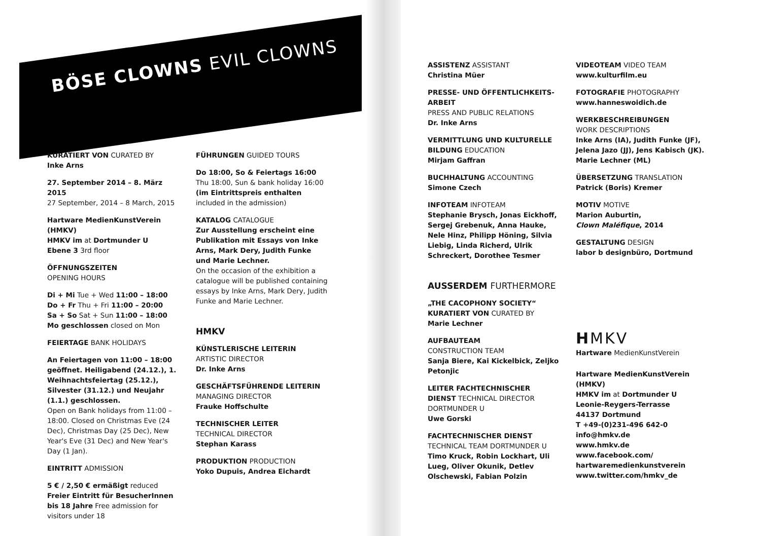BÖSE CLOWNS EVIL CLOWNS
KURATIERT VON CURATED BY
Inke Arns
27. September 2014 – 8. März 2015
27 September, 2014 – 8 March, 2015
Hartware MedienKunstVerein (HMKV)
HMKV im at Dortmunder U
Ebene 3 3rd floor
ÖFFNUNGSZEITEN
OPENING HOURS
Di + Mi Tue + Wed 11:00 – 18:00
Do + Fr Thu + Fri 11:00 – 20:00
Sa + So Sat + Sun 11:00 – 18:00
Mo geschlossen closed on Mon
FEIERTAGE BANK HOLIDAYS
An Feiertagen von 11:00 – 18:00 geöffnet. Heiligabend (24.12.), 1. Weihnachtsfeiertag (25.12.), Silvester (31.12.) und Neujahr (1.1.) geschlossen.
Open on Bank holidays from 11:00 – 18:00. Closed on Christmas Eve (24 Dec), Christmas Day (25 Dec), New Year's Eve (31 Dec) and New Year's Day (1 Jan).
EINTRITT ADMISSION
5 € / 2,50 € ermäßigt reduced
Freier Eintritt für BesucherInnen bis 18 Jahre Free admission for visitors under 18
FÜHRUNGEN GUIDED TOURS
Do 18:00, So & Feiertags 16:00
Thu 18:00, Sun & bank holiday 16:00
(im Eintrittspreis enthalten
included in the admission)
KATALOG CATALOGUE
Zur Ausstellung erscheint eine Publikation mit Essays von Inke Arns, Mark Dery, Judith Funke und Marie Lechner.
On the occasion of the exhibition a catalogue will be published containing essays by Inke Arns, Mark Dery, Judith Funke and Marie Lechner.
HMKV
KÜNSTLERISCHE LEITERIN
ARTISTIC DIRECTOR
Dr. Inke Arns
GESCHÄFTSFÜHRENDE LEITERIN
MANAGING DIRECTOR
Frauke Hoffschulte
TECHNISCHER LEITER
TECHNICAL DIRECTOR
Stephan Karass
PRODUKTION PRODUCTION
Yoko Dupuis, Andrea Eichardt
ASSISTENZ ASSISTANT
Christina Müer
PRESSE- UND ÖFFENTLICHKEITS-ARBEIT
PRESS AND PUBLIC RELATIONS
Dr. Inke Arns
VERMITTLUNG UND KULTURELLE BILDUNG EDUCATION
Mirjam Gaffran
BUCHHALTUNG ACCOUNTING
Simone Czech
INFOTEAM INFOTEAM
Stephanie Brysch, Jonas Eickhoff, Sergej Grebenuk, Anna Hauke, Nele Hinz, Philipp Höning, Silvia Liebig, Linda Richerd, Ulrik Schreckert, Dorothee Tesmer
AUSSERDEM FURTHERMORE
„THE CACOPHONY SOCIETY“ KURATIERT VON CURATED BY
Marie Lechner
AUFBAUTEAM
CONSTRUCTION TEAM
Sanja Biere, Kai Kickelbick, Zeljko Petonjic
LEITER FACHTECHNISCHER DIENST TECHNICAL DIRECTOR DORTMUNDER U
Uwe Gorski
FACHTECHNISCHER DIENST
TECHNICAL TEAM DORTMUNDER U
Timo Kruck, Robin Lockhart, Uli Lueg, Oliver Okunik, Detlev Olschewski, Fabian Polzin
VIDEOTEAM VIDEO TEAM
www.kulturfilm.eu
FOTOGRAFIE PHOTOGRAPHY
www.hanneswoidich.de
WERKBESCHREIBUNGEN
WORK DESCRIPTIONS
Inke Arns (IA), Judith Funke (JF), Jelena Jazo (JJ), Jens Kabisch (JK). Marie Lechner (ML)
ÜBERSETZUNG TRANSLATION
Patrick (Boris) Kremer
MOTIV MOTIVE
Marion Auburtin,
Clown Maléfique, 2014
GESTALTUNG DESIGN
labor b designbüro, Dortmund
HMKV
Hartware MedienKunstVerein
Hartware MedienKunstVerein (HMKV)
HMKV im at Dortmunder U
Leonie-Reygers-Terrasse
44137 Dortmund
T +49-(0)231-496 642-0
info@hmkv.de
www.hmkv.de
www.facebook.com/
hartwaremedienkunstverein
www.twitter.com/hmkv_de